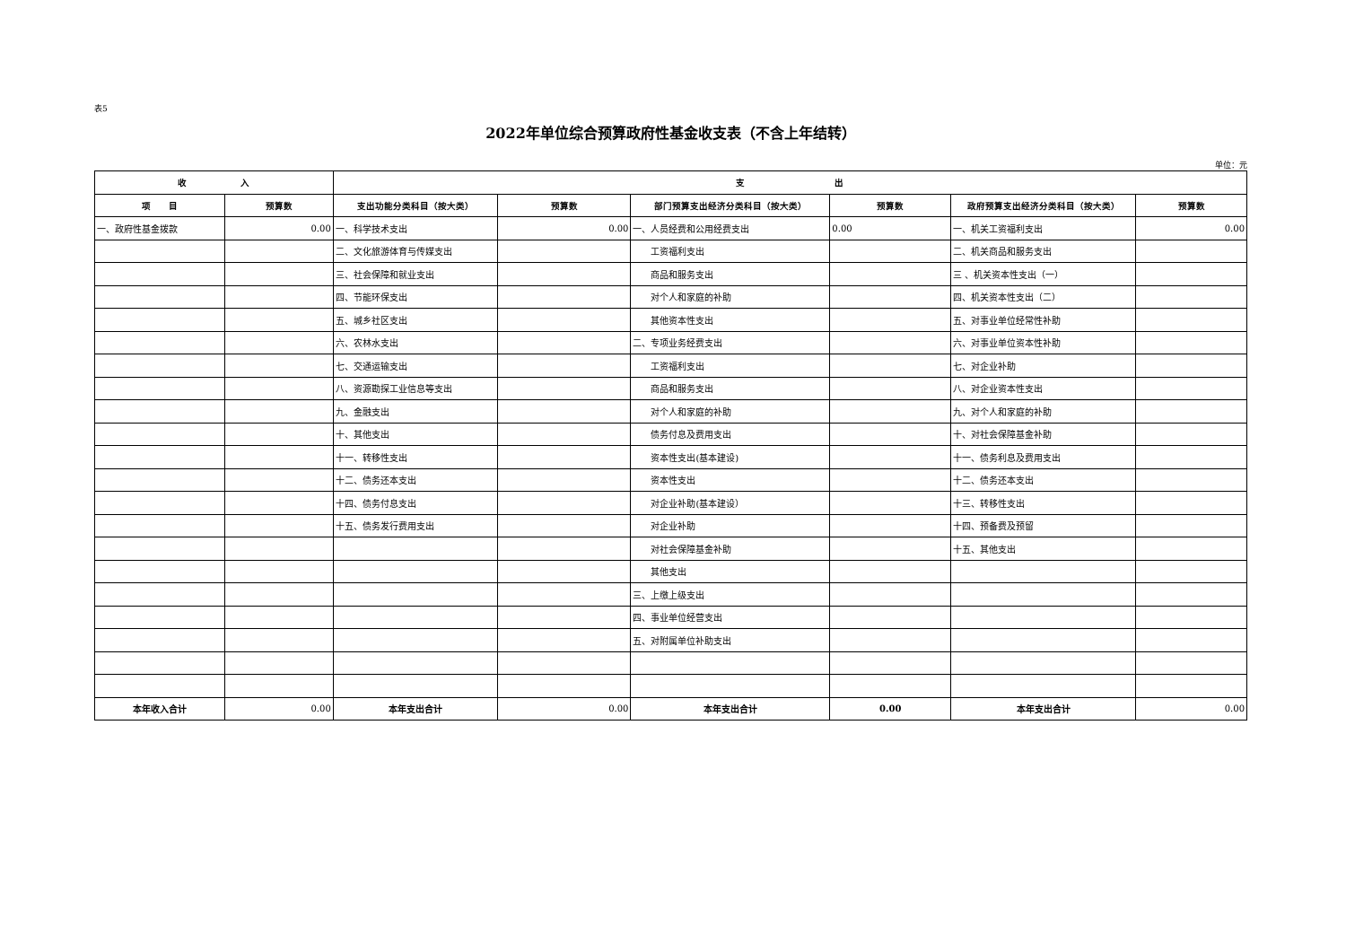表5
2022年单位综合预算政府性基金收支表（不含上年结转）
单位：元
| 收 入 | | 支 出 | | | | | |
| --- | --- | --- | --- | --- | --- | --- | --- |
| 项 目 | 预算数 | 支出功能分类科目（按大类） | 预算数 | 部门预算支出经济分类科目（按大类） | 预算数 | 政府预算支出经济分类科目（按大类） | 预算数 |
| 一、政府性基金拨款 | 0.00 | 一、科学技术支出 | 0.00 | 一、人员经费和公用经费支出 | 0.00 | 一、机关工资福利支出 | 0.00 |
| | | 二、文化旅游体育与传媒支出 | | 工资福利支出 | | 二、机关商品和服务支出 | |
| | | 三、社会保障和就业支出 | | 商品和服务支出 | | 三 、机关资本性支出（一） | |
| | | 四、节能环保支出 | | 对个人和家庭的补助 | | 四、机关资本性支出（二） | |
| | | 五、城乡社区支出 | | 其他资本性支出 | | 五、对事业单位经常性补助 | |
| | | 六、农林水支出 | | 二、专项业务经费支出 | | 六、对事业单位资本性补助 | |
| | | 七、交通运输支出 | | 工资福利支出 | | 七、对企业补助 | |
| | | 八、资源勘探工业信息等支出 | | 商品和服务支出 | | 八、对企业资本性支出 | |
| | | 九、金融支出 | | 对个人和家庭的补助 | | 九、对个人和家庭的补助 | |
| | | 十、其他支出 | | 债务付息及费用支出 | | 十、对社会保障基金补助 | |
| | | 十一、转移性支出 | | 资本性支出(基本建设) | | 十一、债务利息及费用支出 | |
| | | 十二、债务还本支出 | | 资本性支出 | | 十二、债务还本支出 | |
| | | 十四、债务付息支出 | | 对企业补助(基本建设） | | 十三、转移性支出 | |
| | | 十五、债务发行费用支出 | | 对企业补助 | | 十四、预备费及预留 | |
| | | | | 对社会保障基金补助 | | 十五、其他支出 | |
| | | | | 其他支出 | | | |
| | | | | 三、上缴上级支出 | | | |
| | | | | 四、事业单位经营支出 | | | |
| | | | | 五、对附属单位补助支出 | | | |
| 本年收入合计 | 0.00 | 本年支出合计 | 0.00 | 本年支出合计 | 0.00 | 本年支出合计 | 0.00 |